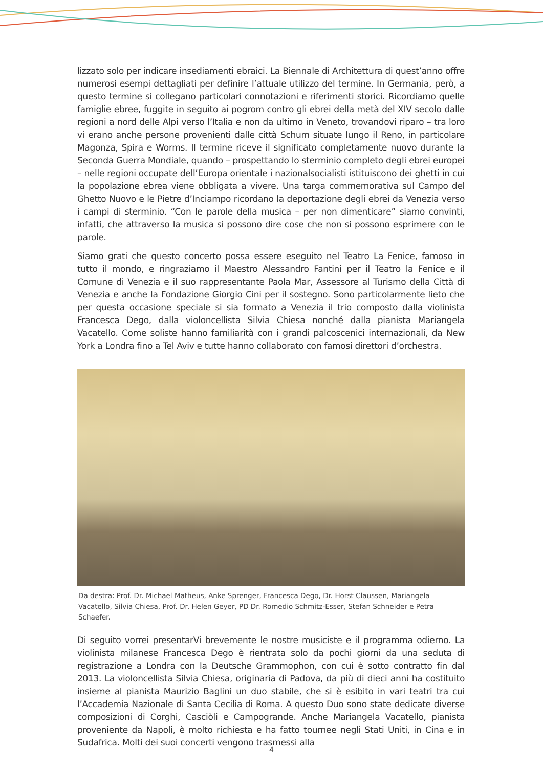lizzato solo per indicare insediamenti ebraici. La Biennale di Architettura di quest’anno offre numerosi esempi dettagliati per definire l’attuale utilizzo del termine. In Germania, però, a questo termine si collegano particolari connotazioni e riferimenti storici. Ricordiamo quelle famiglie ebree, fuggite in seguito ai pogrom contro gli ebrei della metà del XIV secolo dalle regioni a nord delle Alpi verso l’Italia e non da ultimo in Veneto, trovandovi riparo – tra loro vi erano anche persone provenienti dalle città Schum situate lungo il Reno, in particolare Magonza, Spira e Worms. Il termine riceve il significato completamente nuovo durante la Seconda Guerra Mondiale, quando – prospettando lo sterminio completo degli ebrei europei – nelle regioni occupate dell’Europa orientale i nazionalsocialisti istituiscono dei ghetti in cui la popolazione ebrea viene obbligata a vivere. Una targa commemorativa sul Campo del Ghetto Nuovo e le Pietre d’Inciampo ricordano la deportazione degli ebrei da Venezia verso i campi di sterminio. “Con le parole della musica – per non dimenticare” siamo convinti, infatti, che attraverso la musica si possono dire cose che non si possono esprimere con le parole.
Siamo grati che questo concerto possa essere eseguito nel Teatro La Fenice, famoso in tutto il mondo, e ringraziamo il Maestro Alessandro Fantini per il Teatro la Fenice e il Comune di Venezia e il suo rappresentante Paola Mar, Assessore al Turismo della Città di Venezia e anche la Fondazione Giorgio Cini per il sostegno. Sono particolarmente lieto che per questa occasione speciale si sia formato a Venezia il trio composto dalla violinista Francesca Dego, dalla violoncellista Silvia Chiesa nonché dalla pianista Mariangela Vacatello. Come soliste hanno familiarità con i grandi palcoscenici internazionali, da New York a Londra fino a Tel Aviv e tutte hanno collaborato con famosi direttori d’orchestra.
Da destra: Prof. Dr. Michael Matheus, Anke Sprenger, Francesca Dego, Dr. Horst Claussen, Mariangela Vacatello, Silvia Chiesa, Prof. Dr. Helen Geyer, PD Dr. Romedio Schmitz-Esser, Stefan Schneider e Petra Schaefer.
Di seguito vorrei presentarVi brevemente le nostre musiciste e il programma odierno. La violinista milanese Francesca Dego è rientrata solo da pochi giorni da una seduta di registrazione a Londra con la Deutsche Grammophon, con cui è sotto contratto fin dal 2013. La violoncellista Silvia Chiesa, originaria di Padova, da più di dieci anni ha costituito insieme al pianista Maurizio Baglini un duo stabile, che si è esibito in vari teatri tra cui l’Accademia Nazionale di Santa Cecilia di Roma. A questo Duo sono state dedicate diverse composizioni di Corghi, Casciòli e Campogrande. Anche Mariangela Vacatello, pianista proveniente da Napoli, è molto richiesta e ha fatto tournee negli Stati Uniti, in Cina e in Sudafrica. Molti dei suoi concerti vengono trasmessi alla
4